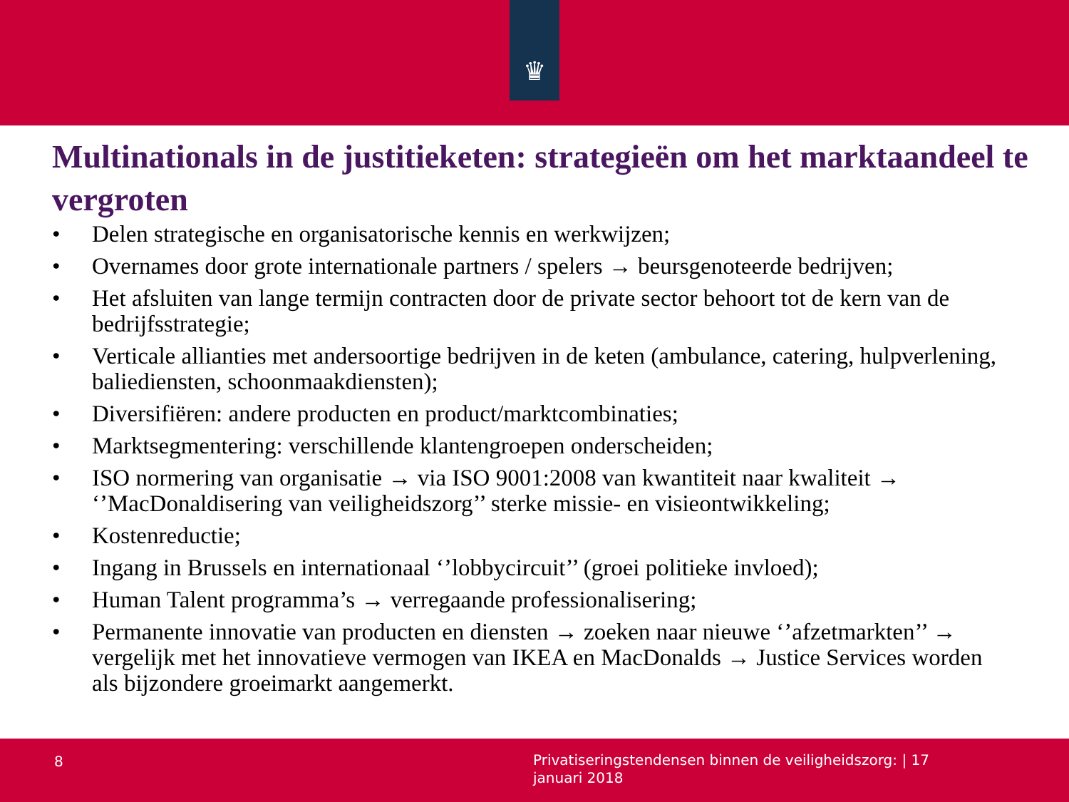♛
Multinationals in de justitieketen: strategieën om het marktaandeel te vergroten
• Delen strategische en organisatorische kennis en werkwijzen;
• Overnames door grote internationale partners / spelers → beursgenoteerde bedrijven;
• Het afsluiten van lange termijn contracten door de private sector behoort tot de kern van de bedrijfsstrategie;
• Verticale allianties met andersoortige bedrijven in de keten (ambulance, catering, hulpverlening, baliediensten, schoonmaakdiensten);
• Diversifiëren: andere producten en product/marktcombinaties;
• Marktsegmentering: verschillende klantengroepen onderscheiden;
• ISO normering van organisatie → via ISO 9001:2008 van kwantiteit naar kwaliteit → ‘’MacDonaldisering van veiligheidszorg’’ sterke missie- en visieontwikkeling;
• Kostenreductie;
• Ingang in Brussels en internationaal ‘’lobbycircuit’’ (groei politieke invloed);
• Human Talent programma’s → verregaande professionalisering;
• Permanente innovatie van producten en diensten → zoeken naar nieuwe ‘’afzetmarkten’’ → vergelijk met het innovatieve vermogen van IKEA en MacDonalds → Justice Services worden als bijzondere groeimarkt aangemerkt.
8
Privatiseringstendensen binnen de veiligheidszorg: | 17 januari 2018